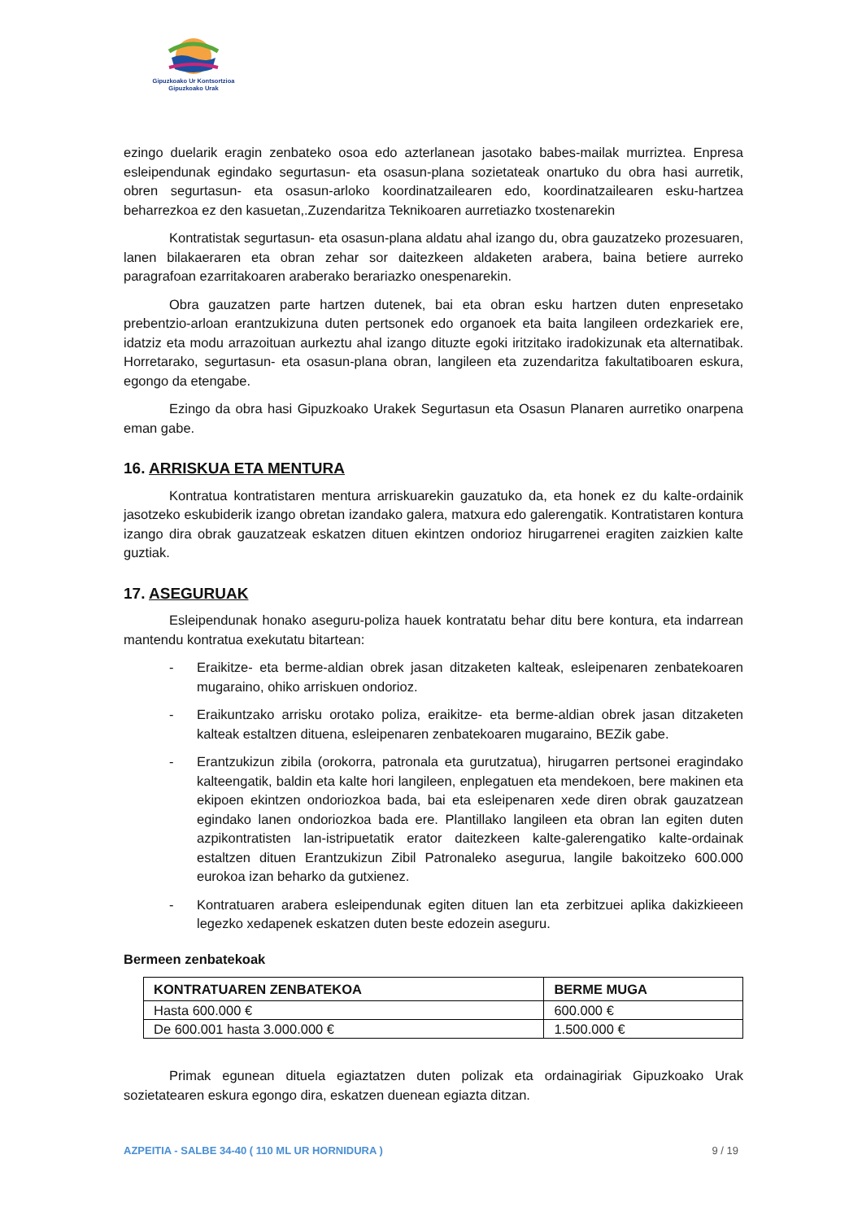Gipuzkoako Ur Kontsortzioa
Gipuzkoako Urak
ezingo duelarik eragin zenbateko osoa edo azterlanean jasotako babes-mailak murriztea. Enpresa esleipendunak egindako segurtasun- eta osasun-plana sozietateak onartuko du obra hasi aurretik, obren segurtasun- eta osasun-arloko koordinatzailearen edo, koordinatzailearen esku-hartzea beharrezkoa ez den kasuetan,.Zuzendaritza Teknikoaren aurretiazko txostenarekin
Kontratistak segurtasun- eta osasun-plana aldatu ahal izango du, obra gauzatzeko prozesuaren, lanen bilakaeraren eta obran zehar sor daitezkeen aldaketen arabera, baina betiere aurreko paragrafoan ezarritakoaren araberako berariazko onespenarekin.
Obra gauzatzen parte hartzen dutenek, bai eta obran esku hartzen duten enpresetako prebentzio-arloan erantzukizuna duten pertsonek edo organoek eta baita langileen ordezkariek ere, idatziz eta modu arrazoituan aurkeztu ahal izango dituzte egoki iritzitako iradokizunak eta alternatibak. Horretarako, segurtasun- eta osasun-plana obran, langileen eta zuzendaritza fakultatiboaren eskura, egongo da etengabe.
Ezingo da obra hasi Gipuzkoako Urakek Segurtasun eta Osasun Planaren aurretiko onarpena eman gabe.
16. ARRISKUA ETA MENTURA
Kontratua kontratistaren mentura arriskuarekin gauzatuko da, eta honek ez du kalte-ordainik jasotzeko eskubiderik izango obretan izandako galera, matxura edo galerengatik. Kontratistaren kontura izango dira obrak gauzatzeak eskatzen dituen ekintzen ondorioz hirugarrenei eragiten zaizkien kalte guztiak.
17. ASEGURUAK
Esleipendunak honako aseguru-poliza hauek kontratatu behar ditu bere kontura, eta indarrean mantendu kontratua exekutatu bitartean:
- Eraikitze- eta berme-aldian obrek jasan ditzaketen kalteak, esleipenaren zenbatekoaren mugaraino, ohiko arriskuen ondorioz.
- Eraikuntzako arrisku orotako poliza, eraikitze- eta berme-aldian obrek jasan ditzaketen kalteak estaltzen dituena, esleipenaren zenbatekoaren mugaraino, BEZik gabe.
- Erantzukizun zibila (orokorra, patronala eta gurutzatua), hirugarren pertsonei eragindako kalteengatik, baldin eta kalte hori langileen, enplegatuen eta mendekoen, bere makinen eta ekipoen ekintzen ondoriozkoa bada, bai eta esleipenaren xede diren obrak gauzatzean egindako lanen ondoriozkoa bada ere. Plantillako langileen eta obran lan egiten duten azpikontratisten lan-istripuetatik erator daitezkeen kalte-galerengatiko kalte-ordainak estaltzen dituen Erantzukizun Zibil Patronaleko asegurua, langile bakoitzeko 600.000 eurokoa izan beharko da gutxienez.
- Kontratuaren arabera esleipendunak egiten dituen lan eta zerbitzuei aplika dakizkieeen legezko xedapenek eskatzen duten beste edozein aseguru.
Bermeen zenbatekoak
| KONTRATUAREN ZENBATEKOA | BERME MUGA |
| --- | --- |
| Hasta 600.000 € | 600.000 € |
| De 600.001 hasta 3.000.000 € | 1.500.000 € |
Primak egunean dituela egiaztatzen duten polizak eta ordainagiriak Gipuzkoako Urak sozietatearen eskura egongo dira, eskatzen duenean egiazta ditzan.
AZPEITIA - SALBE 34-40 ( 110 ML UR HORNIDURA ) 9 / 19